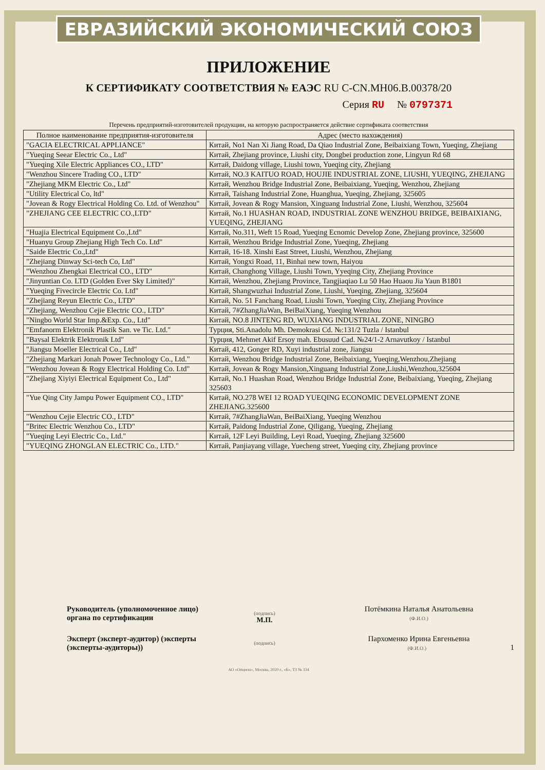ЕВРАЗИЙСКИЙ ЭКОНОМИЧЕСКИЙ СОЮЗ
ПРИЛОЖЕНИЕ
К СЕРТИФИКАТУ СООТВЕТСТВИЯ № ЕАЭС RU C-CN.МН06.В.00378/20
Серия RU № 0797371
Перечень предприятий-изготовителей продукции, на которую распространяется действие сертификата соответствия
| Полное наименование предприятия-изготовителя | Адрес (место нахождения) |
| --- | --- |
| "GACIA ELECTRICAL APPLIANCE" | Китай, No1 Nan Xi Jiang Road, Da Qiao Industrial Zone, Beibaixiang Town, Yueqing, Zhejiang |
| "Yueqing Seear Electric Co., Ltd" | Китай, Zhejiang province, Liushi city, Dongbei production zone, Lingyun Rd 68 |
| "Yueqing Xile Electric Appliances CO., LTD" | Китай, Daidong village, Liushi town, Yueqing city, Zhejiang |
| "Wenzhou Sincere Trading CO., LTD" | Китай, NO.3 KAITUO ROAD, HOUJIE INDUSTRIAL ZONE, LIUSHI, YUEQING, ZHEJIANG |
| "Zhejiang MKM Electric Co., Ltd" | Китай, Wenzhou Bridge Industrial Zone, Beibaixiang, Yueqing, Wenzhou, Zhejiang |
| "Utility Electrical Co, ltd" | Китай, Taishang Industrial Zone, Huanghua, Yueqing, Zhejiang, 325605 |
| "Jovean & Rogy Electrical Holding Co. Ltd. of Wenzhou" | Китай, Jovean & Rogy Mansion, Xinguang Industrial Zone, Liushi, Wenzhou, 325604 |
| "ZHEJIANG CEE ELECTRIC CO.,LTD" | Китай, No.1 HUASHAN ROAD, INDUSTRIAL ZONE WENZHOU BRIDGE, BEIBAIXIANG, YUEQING, ZHEJIANG |
| "Huajia Electrical Equipment Co.,Ltd" | Китай, No.311, Weft 15 Road, Yueqing Ecnomic Develop Zone, Zhejiang province, 325600 |
| "Huanyu Group Zhejiang High Tech Co. Ltd" | Китай, Wenzhou Bridge Industrial Zone, Yueqing, Zhejiang |
| "Saide Electric Co.,Ltd" | Китай, 16-18. Xinshi East Street, Liushi, Wenzhou, Zhejiang |
| "Zhejiang Dinway Sci-tech Co, Ltd" | Китай, Yongxi Road, 11, Binhai new town, Haiyou |
| "Wenzhou Zhengkai Electrical CO., LTD" | Китай, Changhong Village, Liushi Town, Yyeqing City, Zhejiang Province |
| "Jinyuntian Co. LTD (Golden Ever Sky Limited)" | Китай, Wenzhou, Zhejiang Province, Tangjiaqiao Lu 50 Hao Huaou Jia Yaun B1801 |
| "Yueqing Fivecircle Electric Co. Ltd" | Китай, Shangwuzhai Industrial Zone, Liushi, Yueqing, Zhejiang, 325604 |
| "Zhejiang Reyun Electric Co., LTD" | Китай, No. 51 Fanchang Road, Liushi Town, Yueqing City, Zhejiang Province |
| "Zhejiang, Wenzhou Cejie Electric CO., LTD" | Китай, 7#ZhangJiaWan, BeiBaiXiang, Yueqing Wenzhou |
| "Ningbo World Star Imp.&Exp. Co., Ltd" | Китай, NO.8 JINTENG RD, WUXIANG INDUSTRIAL ZONE, NINGBO |
| "Emfanorm Elektronik Plastik San. ve Tic. Ltd." | Турция, Sti.Anadolu Mh. Demokrasi Cd. №:131/2 Tuzla / Istanbul |
| "Baysal Elektrik Elektronik Ltd" | Турция, Mehmet Akif Ersoy mah. Ebusuud Cad. №24/1-2 Arnavutkoy / Istanbul |
| "Jiangsu Moeller Electrical Co., Ltd" | Китай, 412, Gonger RD, Xuyi industrial zone, Jiangsu |
| "Zhejiang Markari Jonah Power Technology Co., Ltd." | Китай, Wenzhou Bridge Industrial Zone, Beibaixiang, Yueqing,Wenzhou,Zhejiang |
| "Wenzhou Jovean & Rogy Electrical Holding Co. Ltd" | Китай, Jovean & Rogy Mansion,Xinguang Industrial Zone,Liushi,Wenzhou,325604 |
| "Zhejiang Xiyiyi Electrical Equipment Co., Ltd" | Китай, No.1 Huashan Road, Wenzhou Bridge Industrial Zone, Beibaixiang, Yueqing, Zhejiang 325603 |
| "Yue Qing City Jampu Power Equipment CO., LTD" | Китай, NO.278 WEI 12 ROAD YUEQING ECONOMIC DEVELOPMENT ZONE ZHEJIANG.325600 |
| "Wenzhou Cejie Electric CO., LTD" | Китай, 7#ZhangJiaWan, BeiBaiXiang, Yueqing Wenzhou |
| "Britec Electric Wenzhou Co., LTD" | Китай, Paidong Industrial Zone, Qiligang, Yueqing, Zhejiang |
| "Yueqing Leyi Electric Co., Ltd." | Китай, 12F Leyi Building, Leyi Road, Yueqing, Zhejiang 325600 |
| "YUEQING ZHONGLAN ELECTRIC Co., LTD." | Китай, Panjiayang village, Yuecheng street, Yueqing city, Zhejiang province |
Руководитель (уполномоченное лицо) органа по сертификации
(подпись)
М.П.
Потёмкина Наталья Анатольевна
(Ф.И.О.)
Эксперт (эксперт-аудитор) (эксперты (эксперты-аудиторы))
(подпись)
Пархоменко Ирина Евгеньевна
(Ф.И.О.) 1
АО «Опцион», Москва, 2020 г., «Б», ТЗ № 334